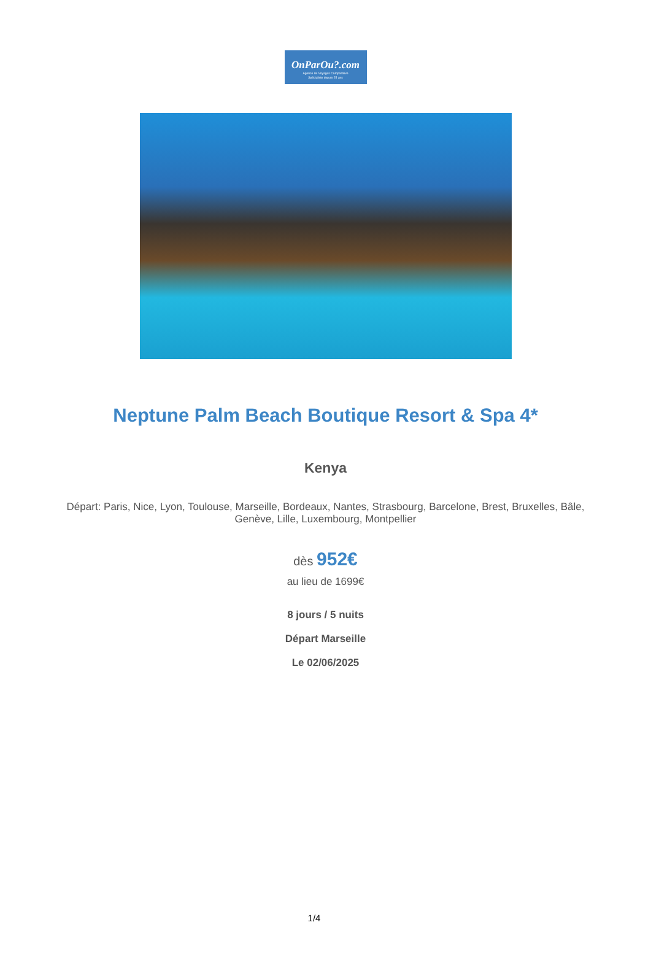OnParOu?.com
Agence de Voyages Comparative
Spécialiste depuis 25 ans
Neptune Palm Beach Boutique Resort & Spa 4*
Kenya
Départ: Paris, Nice, Lyon, Toulouse, Marseille, Bordeaux, Nantes, Strasbourg, Barcelone, Brest, Bruxelles, Bâle, Genève, Lille, Luxembourg, Montpellier
dès 952€
au lieu de 1699€
8 jours / 5 nuits
Départ Marseille
Le 02/06/2025
1/4